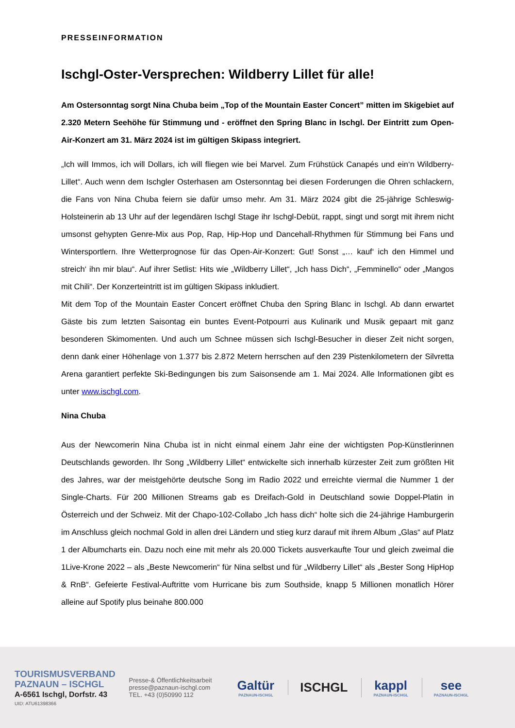PRESSEINFORMATION
Ischgl-Oster-Versprechen: Wildberry Lillet für alle!
Am Ostersonntag sorgt Nina Chuba beim „Top of the Mountain Easter Concert” mitten im Skigebiet auf 2.320 Metern Seehöhe für Stimmung und - eröffnet den Spring Blanc in Ischgl. Der Eintritt zum Open-Air-Konzert am 31. März 2024 ist im gültigen Skipass integriert.
„Ich will Immos, ich will Dollars, ich will fliegen wie bei Marvel. Zum Frühstück Canapés und ein‘n Wildberry-Lillet“. Auch wenn dem Ischgler Osterhasen am Ostersonntag bei diesen Forderungen die Ohren schlackern, die Fans von Nina Chuba feiern sie dafür umso mehr. Am 31. März 2024 gibt die 25-jährige Schleswig-Holsteinerin ab 13 Uhr auf der legendären Ischgl Stage ihr Ischgl-Debüt, rappt, singt und sorgt mit ihrem nicht umsonst gehypten Genre-Mix aus Pop, Rap, Hip-Hop und Dancehall-Rhythmen für Stimmung bei Fans und Wintersportlern. Ihre Wetterprognose für das Open-Air-Konzert: Gut! Sonst „… kauf‘ ich den Himmel und streich‘ ihn mir blau“. Auf ihrer Setlist: Hits wie „Wildberry Lillet“, „Ich hass Dich“, „Femminello“ oder „Mangos mit Chili“. Der Konzerteintritt ist im gültigen Skipass inkludiert.
Mit dem Top of the Mountain Easter Concert eröffnet Chuba den Spring Blanc in Ischgl. Ab dann erwartet Gäste bis zum letzten Saisontag ein buntes Event-Potpourri aus Kulinarik und Musik gepaart mit ganz besonderen Skimomenten. Und auch um Schnee müssen sich Ischgl-Besucher in dieser Zeit nicht sorgen, denn dank einer Höhenlage von 1.377 bis 2.872 Metern herrschen auf den 239 Pistenkilometern der Silvretta Arena garantiert perfekte Ski-Bedingungen bis zum Saisonsende am 1. Mai 2024. Alle Informationen gibt es unter www.ischgl.com.
Nina Chuba
Aus der Newcomerin Nina Chuba ist in nicht einmal einem Jahr eine der wichtigsten Pop-Künstlerinnen Deutschlands geworden. Ihr Song „Wildberry Lillet“ entwickelte sich innerhalb kürzester Zeit zum größten Hit des Jahres, war der meistgehörte deutsche Song im Radio 2022 und erreichte viermal die Nummer 1 der Single-Charts. Für 200 Millionen Streams gab es Dreifach-Gold in Deutschland sowie Doppel-Platin in Österreich und der Schweiz. Mit der Chapo-102-Collabo „Ich hass dich“ holte sich die 24-jährige Hamburgerin im Anschluss gleich nochmal Gold in allen drei Ländern und stieg kurz darauf mit ihrem Album „Glas“ auf Platz 1 der Albumcharts ein. Dazu noch eine mit mehr als 20.000 Tickets ausverkaufte Tour und gleich zweimal die 1Live-Krone 2022 – als „Beste Newcomerin“ für Nina selbst und für „Wildberry Lillet“ als „Bester Song HipHop & RnB“. Gefeierte Festival-Auftritte vom Hurricane bis zum Southside, knapp 5 Millionen monatlich Hörer alleine auf Spotify plus beinahe 800.000
TOURISMUSVERBAND
PAZNAUN – ISCHGL
A-6561 Ischgl, Dorfstr. 43
UID: ATU61398366
Presse-& Öffentlichkeitsarbeit
presse@paznaun-ischgl.com
TEL. +43 (0)50990 112
Galtür
PAZNAUN-ISCHGL
ISCHGL kappl
PAZNAUN-ISCHGL
see
PAZNAUN-ISCHGL